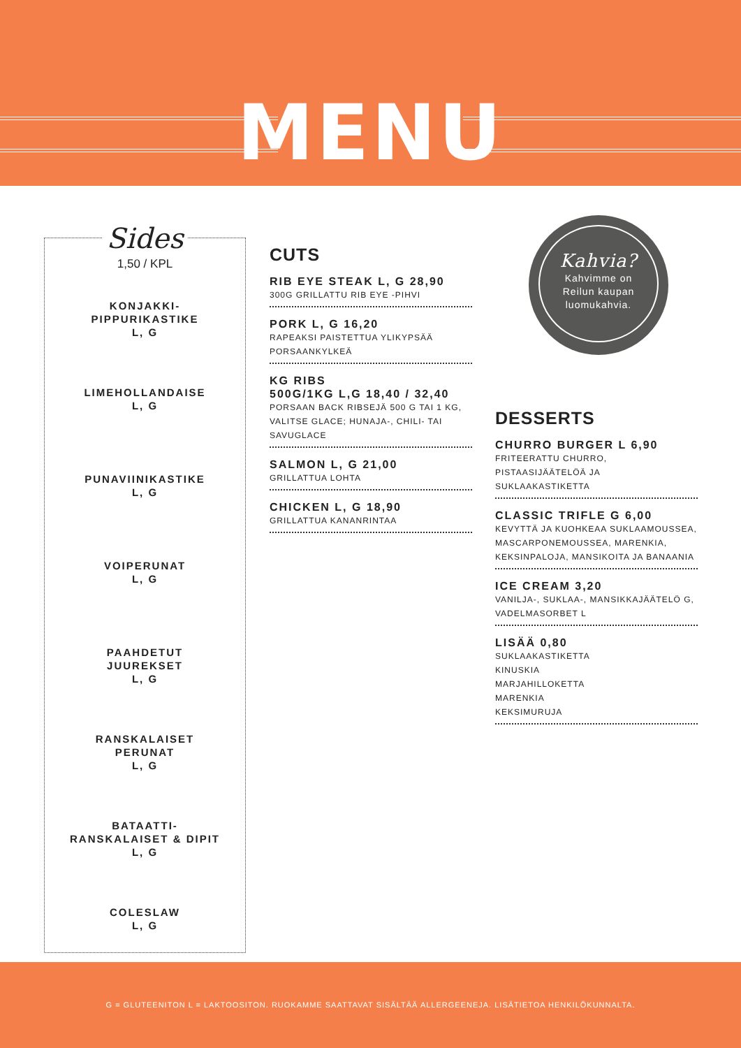MENU
Sides
1,50 / KPL
KONJAKKI-
PIPPURIKASTIKE
L, G
LIMEHOLLANDAISE
L, G
PUNAVIINIKASTIKE
L, G
VOIPERUNAT
L, G
PAAHDETUT
JUUREKSET
L, G
RANSKALAISET
PERUNAT
L, G
BATAATTI-
RANSKALAISET & DIPIT
L, G
COLESLAW
L, G
CUTS
RIB EYE STEAK L, G 28,90
300G GRILLATTU RIB EYE -PIHVI
PORK L, G 16,20
RAPEAKSI PAISTETTUA YLIKYPSÄÄ PORSAANKYLKEÄ
KG RIBS
500G/1KG L,G 18,40 / 32,40
PORSAAN BACK RIBSEJÄ 500 G TAI 1 KG, VALITSE GLACE; HUNAJA-, CHILI- TAI SAVUGLACE
SALMON L, G 21,00
GRILLATTUA LOHTA
CHICKEN L, G 18,90
GRILLATTUA KANANRINTAA
Kahvia?
Kahvimme on
Reilun kaupan
luomukahvia.
DESSERTS
CHURRO BURGER L 6,90
FRITEERATTU CHURRO, PISTAASIJÄÄTELÖÄ JA SUKLAAKASTIKETTA
CLASSIC TRIFLE G 6,00
KEVYTTÄ JA KUOHKEAA SUKLAAMOUSSEA, MASCARPONEMOUSSEA, MARENKIA, KEKSINPALOJA, MANSIKOITA JA BANAANIA
ICE CREAM 3,20
VANILJA-, SUKLAA-, MANSIKKAJÄÄTELÖ G, VADELMASORBET L
LISÄÄ 0,80
SUKLAAKASTIKETTA
KINUSKIA
MARJAHILLOKETTA
MARENKIA
KEKSIMURUJA
G = GLUTEENITON L = LAKTOOSITON. RUOKAMME SAATTAVAT SISÄLTÄÄ ALLERGEENEJA. LISÄTIETOA HENKILÖKUNNALTA.